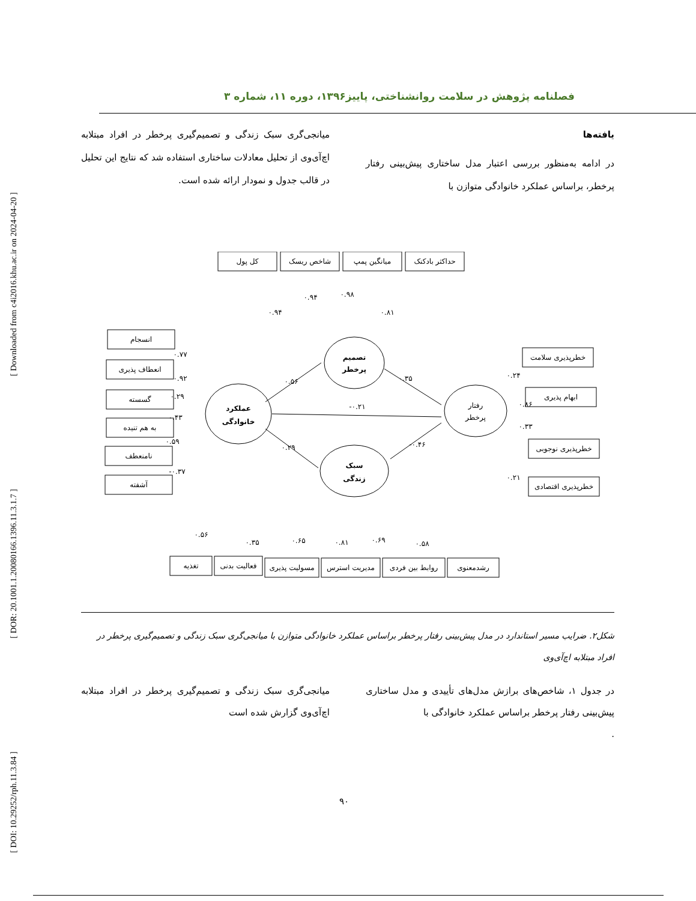[ Downloaded from c4i2016.khu.ac.ir on 2024-04-20 ]
[ DOR: 20.1001.1.20080166.1396.11.3.1.7 ]
[ DOI: 10.29252/rph.11.3.84 ]
فصلنامه پژوهش در سلامت روانشناختی، پاییز۱۳۹۶، دوره ۱۱، شماره ۳
یافته‌ها
در ادامه به‌منظور بررسی اعتبار مدل ساختاری پیش‌بینی رفتار پرخطر، براساس عملکرد خانوادگی متوازن با
میانجی‌گری سبک زندگی و تصمیم‌گیری پرخطر در افراد مبتلابه اچ‌آی‌وی از تحلیل معادلات ساختاری استفاده شد که نتایج این تحلیل در قالب جدول و نمودار ارائه شده است.
کل پول
شاخص ریسک
میانگین پمپ
حداکثر بادکنک
تصمیم
پرخطر
عملکرد
خانوادگی
رفتار
پرخطر
سبک
زندگی
انسجام
انعطاف پذیری
گسسته
به هم تنیده
نامنعطف
آشفته
خطرپذیری سلامت
ابهام پذیری
خطرپذیری نوجوبی
خطرپذیری اقتصادی
تغذیه
فعالیت بدنی
مسولیت پذیری
مدیریت استرس
روابط بین فردی
رشدمعنوی
۰.۵۶
۰.۳۵
-۰.۲۱
۰.۲۹
-۰.۴۶
۰.۹۴
۰.۹۴
۰.۹۸
۰.۸۱
۰.۷۷
۰.۹۲
۰.۲۹
۰.۴۳
۰.۵۹
-۰.۳۷
۰.۲۴
۰.۸۶
۰.۳۳
۰.۲۱
۰.۵۶
۰.۳۵
۰.۶۵
۰.۸۱
۰.۶۹
۰.۵۸
شکل۲. ضرایب مسیر استاندارد در مدل پیش‌بینی رفتار پرخطر براساس عملکرد خانوادگی متوازن با میانجی‌گری سبک زندگی و تصمیم‌گیری پرخطر در افراد مبتلابه اچ‌آی‌وی
در جدول ۱، شاخص‌های برازش مدل‌های تأییدی و مدل ساختاری پیش‌بینی رفتار پرخطر براساس عملکرد خانوادگی با
.
میانجی‌گری سبک زندگی و تصمیم‌گیری پرخطر در افراد مبتلابه اچ‌آی‌وی گزارش شده است
۹۰